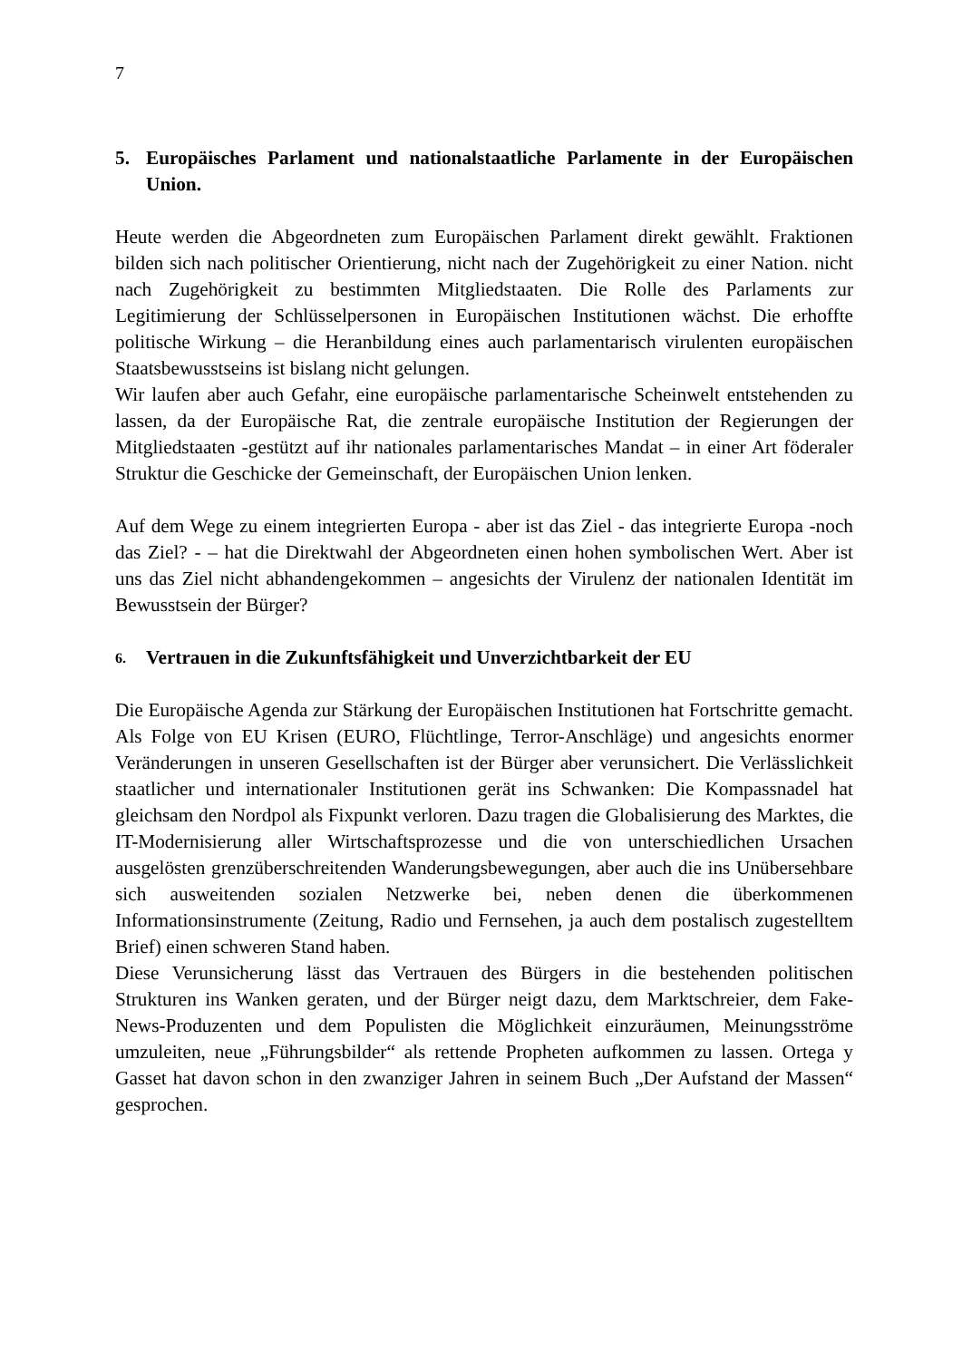7
5. Europäisches Parlament und nationalstaatliche Parlamente in der Europäischen Union.
Heute werden die Abgeordneten zum Europäischen Parlament direkt gewählt. Fraktionen bilden sich nach politischer Orientierung, nicht nach der Zugehörigkeit zu einer Nation. nicht nach Zugehörigkeit zu bestimmten Mitgliedstaaten. Die Rolle des Parlaments zur Legitimierung der Schlüsselpersonen in Europäischen Institutionen wächst. Die erhoffte politische Wirkung – die Heranbildung eines auch parlamentarisch virulenten europäischen Staatsbewusstseins ist bislang nicht gelungen.
Wir laufen aber auch Gefahr, eine europäische parlamentarische Scheinwelt entstehenden zu lassen, da der Europäische Rat, die zentrale europäische Institution der Regierungen der Mitgliedstaaten -gestützt auf ihr nationales parlamentarisches Mandat – in einer Art föderaler Struktur die Geschicke der Gemeinschaft, der Europäischen Union lenken.
Auf dem Wege zu einem integrierten Europa - aber ist das Ziel - das integrierte Europa -noch das Ziel? - – hat die Direktwahl der Abgeordneten einen hohen symbolischen Wert. Aber ist uns das Ziel nicht abhandengekommen – angesichts der Virulenz der nationalen Identität im Bewusstsein der Bürger?
6. Vertrauen in die Zukunftsfähigkeit und Unverzichtbarkeit der EU
Die Europäische Agenda zur Stärkung der Europäischen Institutionen hat Fortschritte gemacht. Als Folge von EU Krisen (EURO, Flüchtlinge, Terror-Anschläge) und angesichts enormer Veränderungen in unseren Gesellschaften ist der Bürger aber verunsichert. Die Verlässlichkeit staatlicher und internationaler Institutionen gerät ins Schwanken: Die Kompassnadel hat gleichsam den Nordpol als Fixpunkt verloren. Dazu tragen die Globalisierung des Marktes, die IT-Modernisierung aller Wirtschaftsprozesse und die von unterschiedlichen Ursachen ausgelösten grenzüberschreitenden Wanderungsbewegungen, aber auch die ins Unübersehbare sich ausweitenden sozialen Netzwerke bei, neben denen die überkommenen Informationsinstrumente (Zeitung, Radio und Fernsehen, ja auch dem postalisch zugestelltem Brief) einen schweren Stand haben.
Diese Verunsicherung lässt das Vertrauen des Bürgers in die bestehenden politischen Strukturen ins Wanken geraten, und der Bürger neigt dazu, dem Marktschreier, dem Fake-News-Produzenten und dem Populisten die Möglichkeit einzuräumen, Meinungsströme umzuleiten, neue „Führungsbilder“ als rettende Propheten aufkommen zu lassen. Ortega y Gasset hat davon schon in den zwanziger Jahren in seinem Buch „Der Aufstand der Massen“ gesprochen.